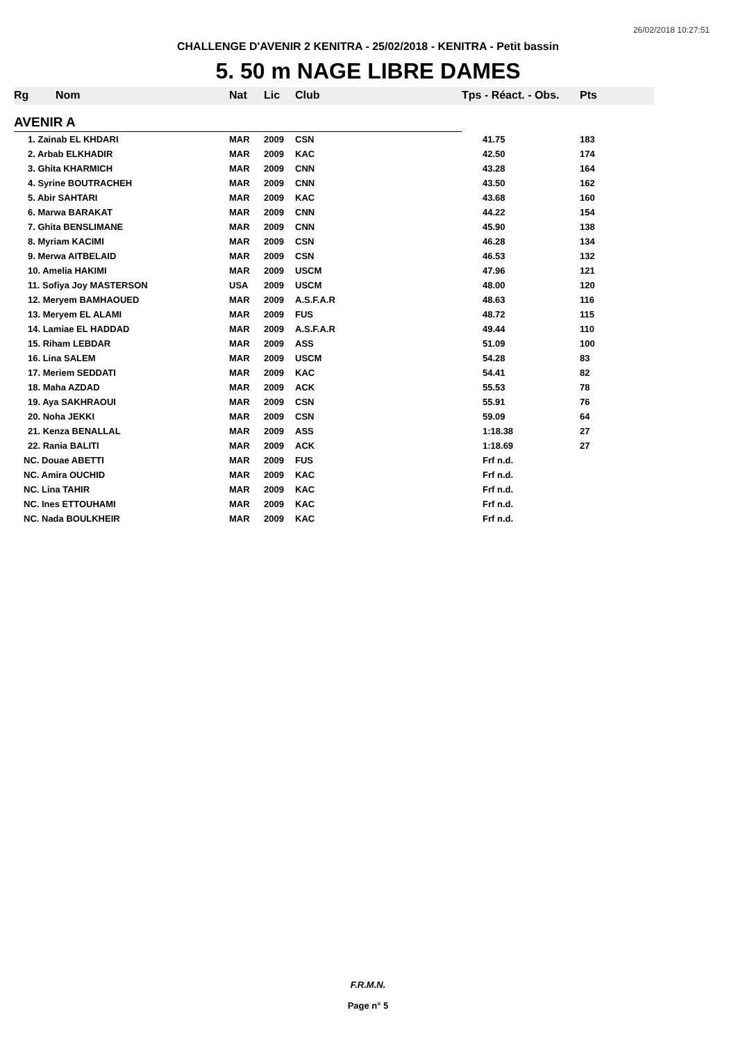26/02/2018 10:27:51
CHALLENGE D'AVENIR 2 KENITRA - 25/02/2018 - KENITRA - Petit bassin
5. 50 m NAGE LIBRE DAMES
| Rg | Nom | Nat | Lic | Club | Tps - Réact. - Obs. | Pts |
| --- | --- | --- | --- | --- | --- | --- |
| AVENIR A | | | | | | |
| 1. Zainab EL KHDARI | | MAR | 2009 | CSN | 41.75 | 183 |
| 2. Arbab ELKHADIR | | MAR | 2009 | KAC | 42.50 | 174 |
| 3. Ghita KHARMICH | | MAR | 2009 | CNN | 43.28 | 164 |
| 4. Syrine BOUTRACHEH | | MAR | 2009 | CNN | 43.50 | 162 |
| 5. Abir SAHTARI | | MAR | 2009 | KAC | 43.68 | 160 |
| 6. Marwa BARAKAT | | MAR | 2009 | CNN | 44.22 | 154 |
| 7. Ghita BENSLIMANE | | MAR | 2009 | CNN | 45.90 | 138 |
| 8. Myriam KACIMI | | MAR | 2009 | CSN | 46.28 | 134 |
| 9. Merwa AITBELAID | | MAR | 2009 | CSN | 46.53 | 132 |
| 10. Amelia HAKIMI | | MAR | 2009 | USCM | 47.96 | 121 |
| 11. Sofiya Joy MASTERSON | | USA | 2009 | USCM | 48.00 | 120 |
| 12. Meryem BAMHAOUED | | MAR | 2009 | A.S.F.A.R | 48.63 | 116 |
| 13. Meryem EL ALAMI | | MAR | 2009 | FUS | 48.72 | 115 |
| 14. Lamiae EL HADDAD | | MAR | 2009 | A.S.F.A.R | 49.44 | 110 |
| 15. Riham LEBDAR | | MAR | 2009 | ASS | 51.09 | 100 |
| 16. Lina SALEM | | MAR | 2009 | USCM | 54.28 | 83 |
| 17. Meriem SEDDATI | | MAR | 2009 | KAC | 54.41 | 82 |
| 18. Maha AZDAD | | MAR | 2009 | ACK | 55.53 | 78 |
| 19. Aya SAKHRAOUI | | MAR | 2009 | CSN | 55.91 | 76 |
| 20. Noha JEKKI | | MAR | 2009 | CSN | 59.09 | 64 |
| 21. Kenza BENALLAL | | MAR | 2009 | ASS | 1:18.38 | 27 |
| 22. Rania BALITI | | MAR | 2009 | ACK | 1:18.69 | 27 |
| NC. Douae ABETTI | | MAR | 2009 | FUS | Frf n.d. | |
| NC. Amira OUCHID | | MAR | 2009 | KAC | Frf n.d. | |
| NC. Lina TAHIR | | MAR | 2009 | KAC | Frf n.d. | |
| NC. Ines ETTOUHAMI | | MAR | 2009 | KAC | Frf n.d. | |
| NC. Nada BOULKHEIR | | MAR | 2009 | KAC | Frf n.d. | |
F.R.M.N.
Page n° 5